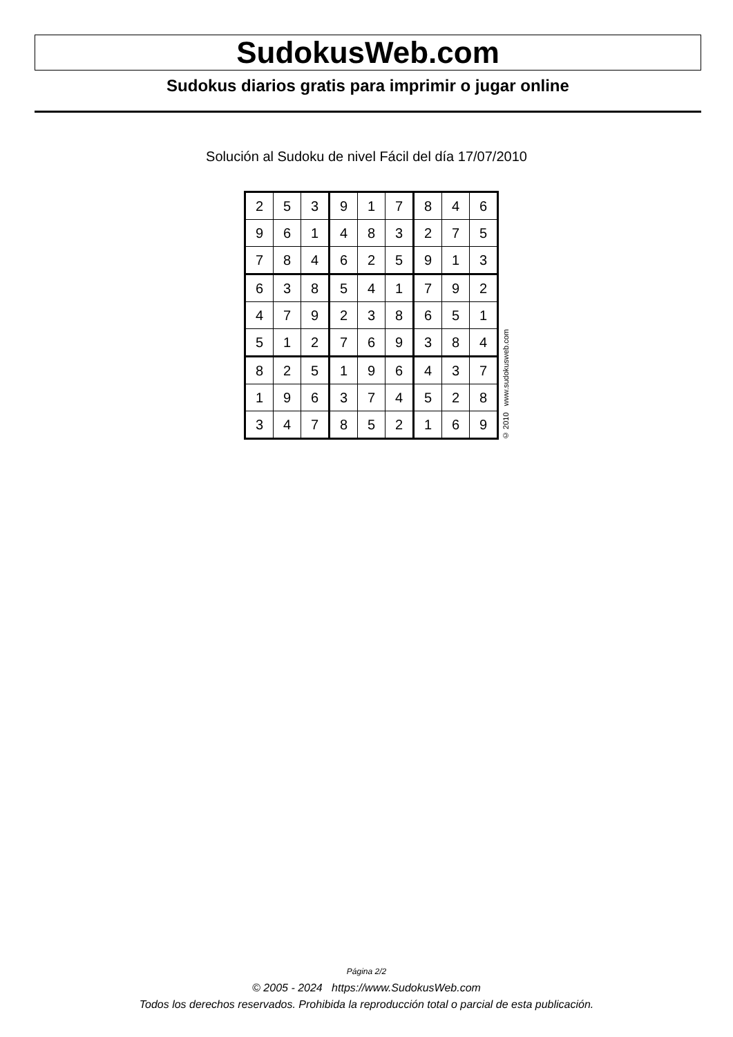SudokusWeb.com
Sudokus diarios gratis para imprimir o jugar online
Solución al Sudoku de nivel Fácil del día 17/07/2010
| 2 | 5 | 3 | 9 | 1 | 7 | 8 | 4 | 6 |
| 9 | 6 | 1 | 4 | 8 | 3 | 2 | 7 | 5 |
| 7 | 8 | 4 | 6 | 2 | 5 | 9 | 1 | 3 |
| 6 | 3 | 8 | 5 | 4 | 1 | 7 | 9 | 2 |
| 4 | 7 | 9 | 2 | 3 | 8 | 6 | 5 | 1 |
| 5 | 1 | 2 | 7 | 6 | 9 | 3 | 8 | 4 |
| 8 | 2 | 5 | 1 | 9 | 6 | 4 | 3 | 7 |
| 1 | 9 | 6 | 3 | 7 | 4 | 5 | 2 | 8 |
| 3 | 4 | 7 | 8 | 5 | 2 | 1 | 6 | 9 |
© 2010 www.sudokusweb.com
Página 2/2
© 2005 - 2024 https://www.SudokusWeb.com
Todos los derechos reservados. Prohibida la reproducción total o parcial de esta publicación.